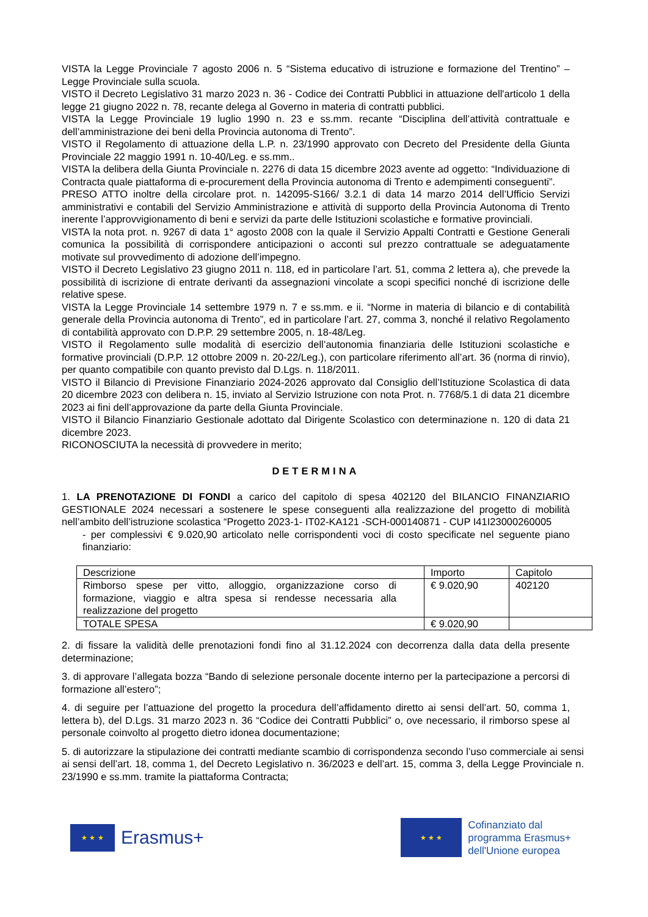VISTA la Legge Provinciale 7 agosto 2006 n. 5 “Sistema educativo di istruzione e formazione del Trentino” – Legge Provinciale sulla scuola.
VISTO il Decreto Legislativo 31 marzo 2023 n. 36 - Codice dei Contratti Pubblici in attuazione dell'articolo 1 della legge 21 giugno 2022 n. 78, recante delega al Governo in materia di contratti pubblici.
VISTA la Legge Provinciale 19 luglio 1990 n. 23 e ss.mm. recante “Disciplina dell’attività contrattuale e dell’amministrazione dei beni della Provincia autonoma di Trento”.
VISTO il Regolamento di attuazione della L.P. n. 23/1990 approvato con Decreto del Presidente della Giunta Provinciale 22 maggio 1991 n. 10-40/Leg. e ss.mm..
VISTA la delibera della Giunta Provinciale n. 2276 di data 15 dicembre 2023 avente ad oggetto: “Individuazione di Contracta quale piattaforma di e-procurement della Provincia autonoma di Trento e adempimenti conseguenti”.
PRESO ATTO inoltre della circolare prot. n. 142095-S166/ 3.2.1 di data 14 marzo 2014 dell’Ufficio Servizi amministrativi e contabili del Servizio Amministrazione e attività di supporto della Provincia Autonoma di Trento inerente l’approvvigionamento di beni e servizi da parte delle Istituzioni scolastiche e formative provinciali.
VISTA la nota prot. n. 9267 di data 1° agosto 2008 con la quale il Servizio Appalti Contratti e Gestione Generali comunica la possibilità di corrispondere anticipazioni o acconti sul prezzo contrattuale se adeguatamente motivate sul provvedimento di adozione dell’impegno.
VISTO il Decreto Legislativo 23 giugno 2011 n. 118, ed in particolare l’art. 51, comma 2 lettera a), che prevede la possibilità di iscrizione di entrate derivanti da assegnazioni vincolate a scopi specifici nonché di iscrizione delle relative spese.
VISTA la Legge Provinciale 14 settembre 1979 n. 7 e ss.mm. e ii. “Norme in materia di bilancio e di contabilità generale della Provincia autonoma di Trento”, ed in particolare l’art. 27, comma 3, nonché il relativo Regolamento di contabilità approvato con D.P.P. 29 settembre 2005, n. 18-48/Leg.
VISTO il Regolamento sulle modalità di esercizio dell’autonomia finanziaria delle Istituzioni scolastiche e formative provinciali (D.P.P. 12 ottobre 2009 n. 20-22/Leg.), con particolare riferimento all’art. 36 (norma di rinvio), per quanto compatibile con quanto previsto dal D.Lgs. n. 118/2011.
VISTO il Bilancio di Previsione Finanziario 2024-2026 approvato dal Consiglio dell’Istituzione Scolastica di data 20 dicembre 2023 con delibera n. 15, inviato al Servizio Istruzione con nota Prot. n. 7768/5.1 di data 21 dicembre 2023 ai fini dell’approvazione da parte della Giunta Provinciale.
VISTO il Bilancio Finanziario Gestionale adottato dal Dirigente Scolastico con determinazione n. 120 di data 21 dicembre 2023.
RICONOSCIUTA la necessità di provvedere in merito;
DETERMINA
1. LA PRENOTAZIONE DI FONDI a carico del capitolo di spesa 402120 del BILANCIO FINANZIARIO GESTIONALE 2024 necessari a sostenere le spese conseguenti alla realizzazione del progetto di mobilità nell’ambito dell’istruzione scolastica “Progetto 2023-1- IT02-KA121 -SCH-000140871 - CUP I41I23000260005
- per complessivi € 9.020,90 articolato nelle corrispondenti voci di costo specificate nel seguente piano finanziario:
| Descrizione | Importo | Capitolo |
| Rimborso spese per vitto, alloggio, organizzazione corso di formazione, viaggio e altra spesa si rendesse necessaria alla realizzazione del progetto | € 9.020,90 | 402120 |
| TOTALE SPESA | € 9.020,90 | |
2. di fissare la validità delle prenotazioni fondi fino al 31.12.2024 con decorrenza dalla data della presente determinazione;
3. di approvare l’allegata bozza “Bando di selezione personale docente interno per la partecipazione a percorsi di formazione all’estero”;
4. di seguire per l’attuazione del progetto la procedura dell’affidamento diretto ai sensi dell’art. 50, comma 1, lettera b), del D.Lgs. 31 marzo 2023 n. 36 “Codice dei Contratti Pubblici” o, ove necessario, il rimborso spese al personale coinvolto al progetto dietro idonea documentazione;
5. di autorizzare la stipulazione dei contratti mediante scambio di corrispondenza secondo l’uso commerciale ai sensi ai sensi dell’art. 18, comma 1, del Decreto Legislativo n. 36/2023 e dell’art. 15, comma 3, della Legge Provinciale n. 23/1990 e ss.mm. tramite la piattaforma Contracta;
★ ★ ★
Erasmus+
★ ★ ★
Cofinanziato dal
programma Erasmus+
dell'Unione europea